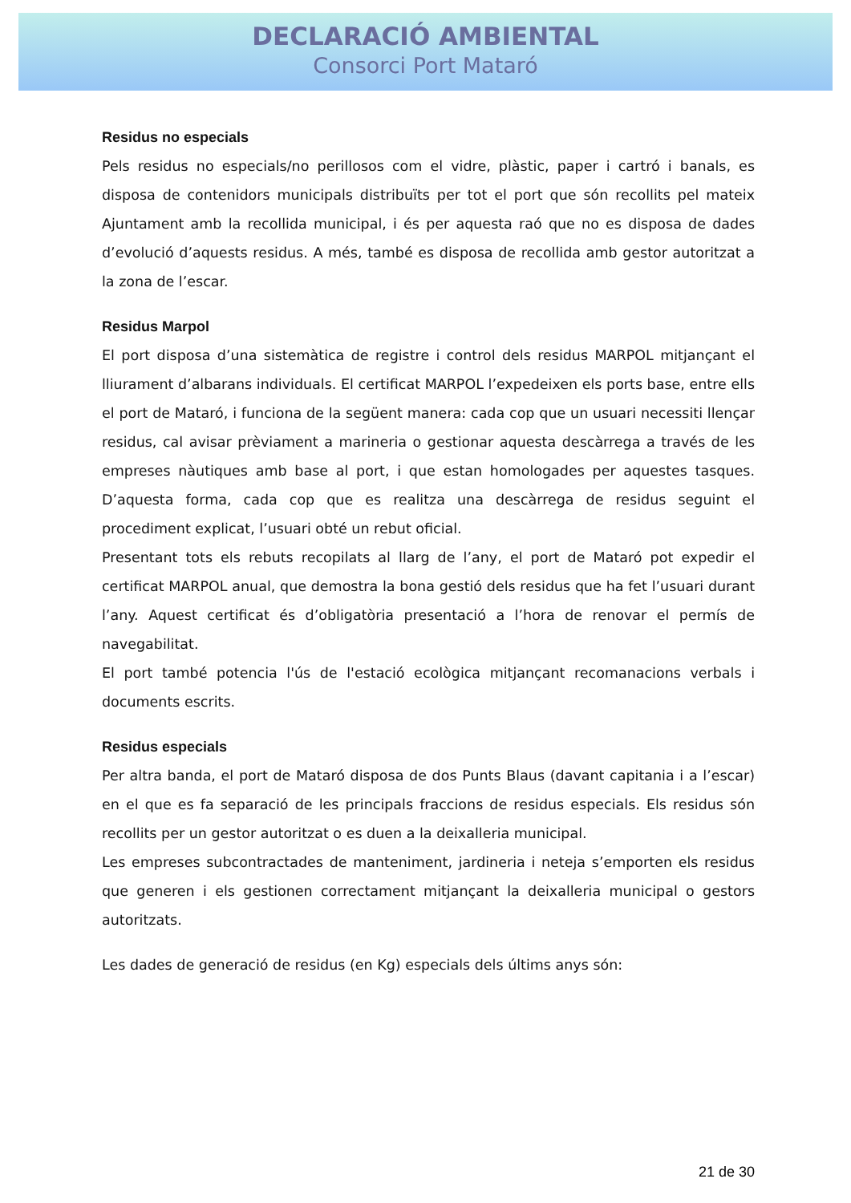DECLARACIÓ AMBIENTAL
Consorci Port Mataró
Residus no especials
Pels residus no especials/no perillosos com el vidre, plàstic, paper i cartró i banals, es disposa de contenidors municipals distribuïts per tot el port que són recollits pel mateix Ajuntament amb la recollida municipal, i és per aquesta raó que no es disposa de dades d’evolució d’aquests residus. A més, també es disposa de recollida amb gestor autoritzat a la zona de l’escar.
Residus Marpol
El port disposa d’una sistemàtica de registre i control dels residus MARPOL mitjançant el lliurament d’albarans individuals. El certificat MARPOL l’expedeixen els ports base, entre ells el port de Mataró, i funciona de la següent manera: cada cop que un usuari necessiti llençar residus, cal avisar prèviament a marineria o gestionar aquesta descàrrega a través de les empreses nàutiques amb base al port, i que estan homologades per aquestes tasques. D’aquesta forma, cada cop que es realitza una descàrrega de residus seguint el procediment explicat, l’usuari obté un rebut oficial.
Presentant tots els rebuts recopilats al llarg de l’any, el port de Mataró pot expedir el certificat MARPOL anual, que demostra la bona gestió dels residus que ha fet l’usuari durant l’any. Aquest certificat és d’obligatòria presentació a l’hora de renovar el permís de navegabilitat.
El port també potencia l'ús de l'estació ecològica mitjançant recomanacions verbals i documents escrits.
Residus especials
Per altra banda, el port de Mataró disposa de dos Punts Blaus (davant capitania i a l’escar) en el que es fa separació de les principals fraccions de residus especials. Els residus són recollits per un gestor autoritzat o es duen a la deixalleria municipal.
Les empreses subcontractades de manteniment, jardineria i neteja s’emporten els residus que generen i els gestionen correctament mitjançant la deixalleria municipal o gestors autoritzats.
Les dades de generació de residus (en Kg) especials dels últims anys són:
21 de 30